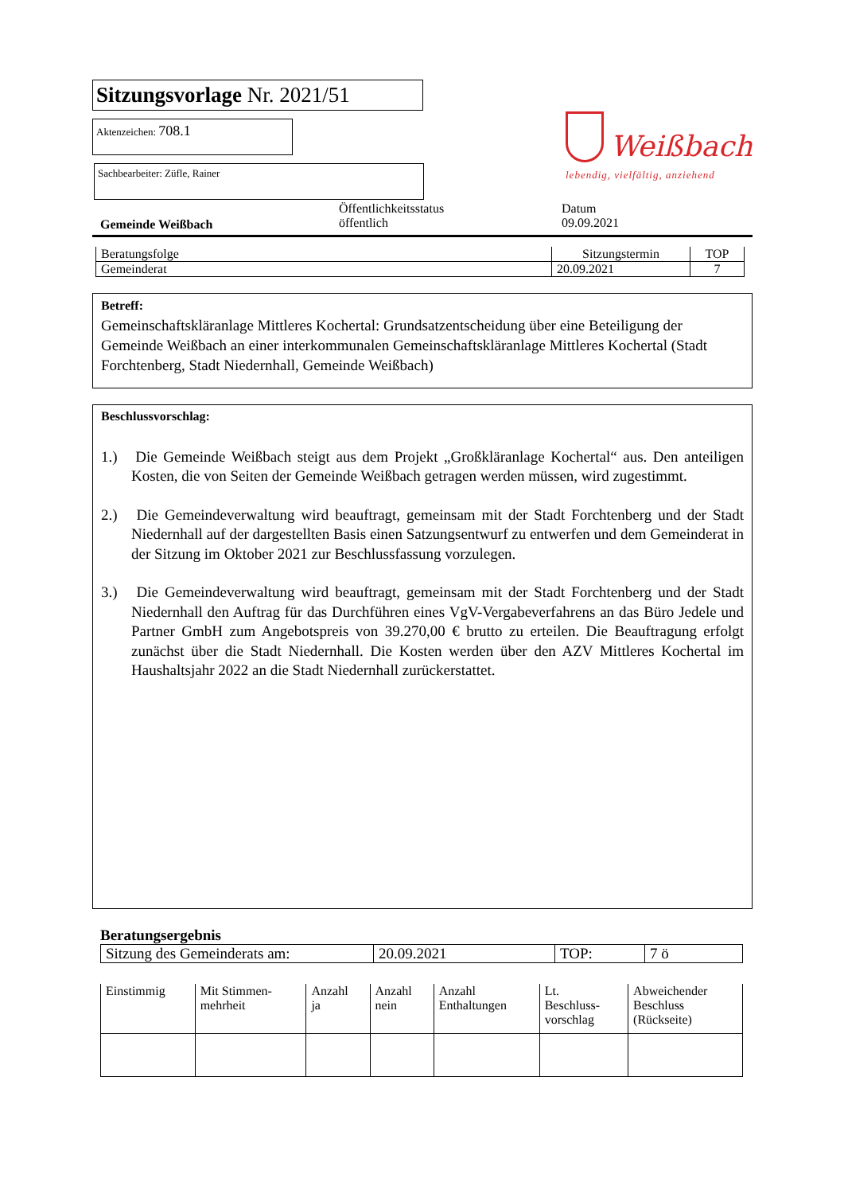Weißbach
lebendig, vielfältig, anziehend
Sitzungsvorlage Nr. 2021/51
Aktenzeichen: 708.1
Sachbearbeiter: Züfle, Rainer
Gemeinde Weißbach
Öffentlichkeitsstatus
öffentlich
Datum
09.09.2021
| Beratungsfolge | Sitzungstermin | TOP |
| --- | --- | --- |
| Gemeinderat | 20.09.2021 | 7 |
Betreff:
Gemeinschaftskläranlage Mittleres Kochertal: Grundsatzentscheidung über eine Beteiligung der Gemeinde Weißbach an einer interkommunalen Gemeinschaftskläranlage Mittleres Kochertal (Stadt Forchtenberg, Stadt Niedernhall, Gemeinde Weißbach)
Beschlussvorschlag:
1.) Die Gemeinde Weißbach steigt aus dem Projekt „Großkläranlage Kochertal“ aus. Den anteiligen Kosten, die von Seiten der Gemeinde Weißbach getragen werden müssen, wird zugestimmt.
2.) Die Gemeindeverwaltung wird beauftragt, gemeinsam mit der Stadt Forchtenberg und der Stadt Niedernhall auf der dargestellten Basis einen Satzungsentwurf zu entwerfen und dem Gemeinderat in der Sitzung im Oktober 2021 zur Beschlussfassung vorzulegen.
3.) Die Gemeindeverwaltung wird beauftragt, gemeinsam mit der Stadt Forchtenberg und der Stadt Niedernhall den Auftrag für das Durchführen eines VgV-Vergabeverfahrens an das Büro Jedele und Partner GmbH zum Angebotspreis von 39.270,00 € brutto zu erteilen. Die Beauftragung erfolgt zunächst über die Stadt Niedernhall. Die Kosten werden über den AZV Mittleres Kochertal im Haushaltsjahr 2022 an die Stadt Niedernhall zurückerstattet.
Beratungsergebnis
| Sitzung des Gemeinderats am: | 20.09.2021 | TOP: | 7 ö |
| Einstimmig | Mit Stimmen- mehrheit | Anzahl ja | Anzahl nein | Anzahl Enthaltungen | Lt. Beschluss- vorschlag | Abweichender Beschluss (Rückseite) |